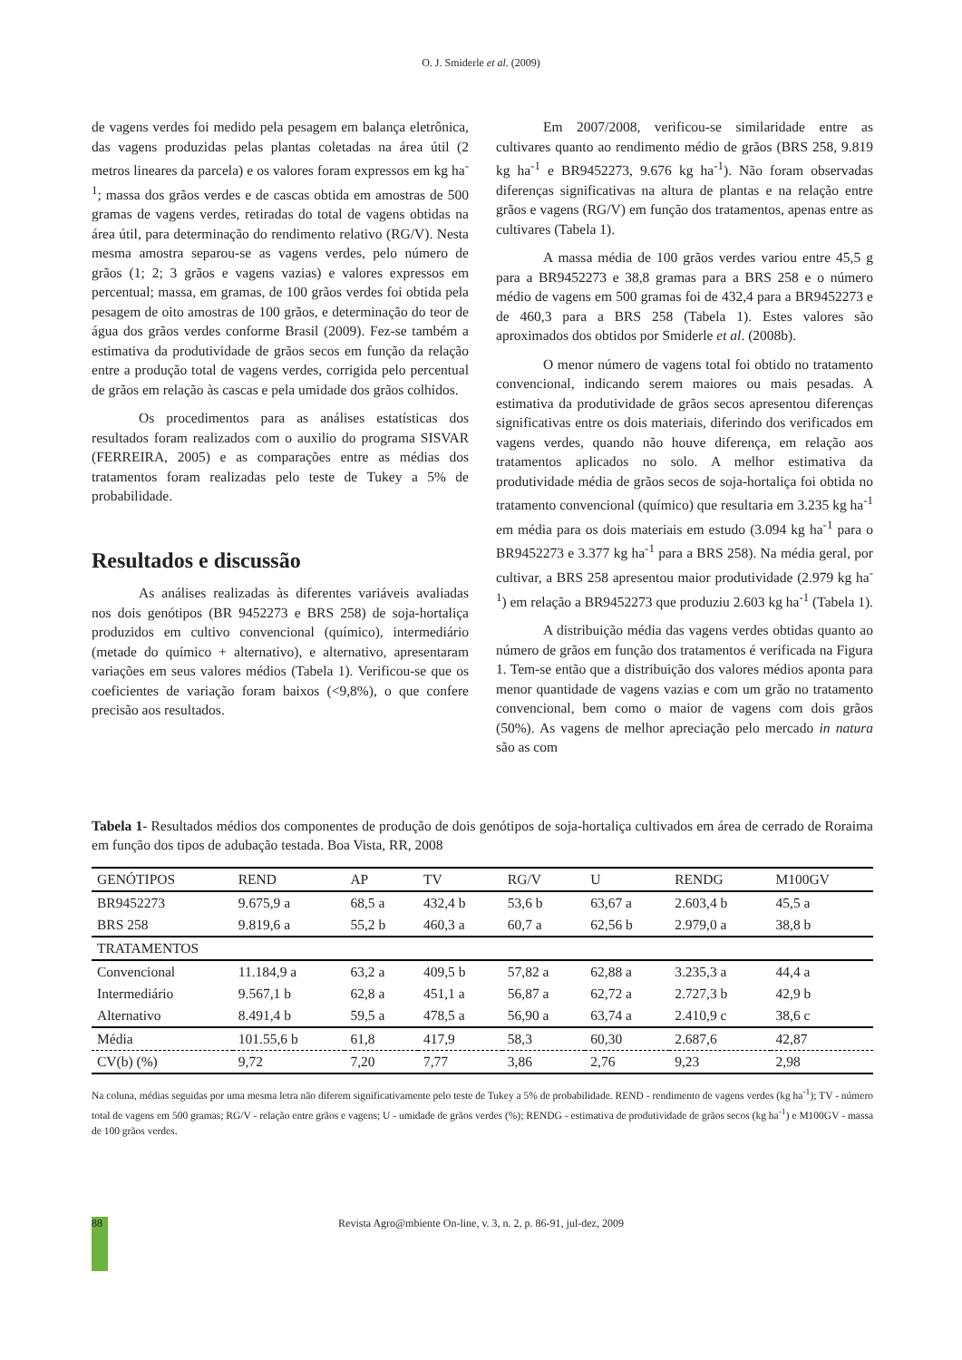O. J. Smiderle et al. (2009)
de vagens verdes foi medido pela pesagem em balança eletrônica, das vagens produzidas pelas plantas coletadas na área útil (2 metros lineares da parcela) e os valores foram expressos em kg ha<sup>-1</sup>; massa dos grãos verdes e de cascas obtida em amostras de 500 gramas de vagens verdes, retiradas do total de vagens obtidas na área útil, para determinação do rendimento relativo (RG/V). Nesta mesma amostra separou-se as vagens verdes, pelo número de grãos (1; 2; 3 grãos e vagens vazias) e valores expressos em percentual; massa, em gramas, de 100 grãos verdes foi obtida pela pesagem de oito amostras de 100 grãos, e determinação do teor de água dos grãos verdes conforme Brasil (2009). Fez-se também a estimativa da produtividade de grãos secos em função da relação entre a produção total de vagens verdes, corrigida pelo percentual de grãos em relação às cascas e pela umidade dos grãos colhidos.
Os procedimentos para as análises estatísticas dos resultados foram realizados com o auxilio do programa SISVAR (FERREIRA, 2005) e as comparações entre as médias dos tratamentos foram realizadas pelo teste de Tukey a 5% de probabilidade.
Resultados e discussão
As análises realizadas às diferentes variáveis avaliadas nos dois genótipos (BR 9452273 e BRS 258) de soja-hortaliça produzidos em cultivo convencional (químico), intermediário (metade do químico + alternativo), e alternativo, apresentaram variações em seus valores médios (Tabela 1). Verificou-se que os coeficientes de variação foram baixos (<9,8%), o que confere precisão aos resultados.
Em 2007/2008, verificou-se similaridade entre as cultivares quanto ao rendimento médio de grãos (BRS 258, 9.819 kg ha<sup>-1</sup> e BR9452273, 9.676 kg ha<sup>-1</sup>). Não foram observadas diferenças significativas na altura de plantas e na relação entre grãos e vagens (RG/V) em função dos tratamentos, apenas entre as cultivares (Tabela 1).
A massa média de 100 grãos verdes variou entre 45,5 g para a BR9452273 e 38,8 gramas para a BRS 258 e o número médio de vagens em 500 gramas foi de 432,4 para a BR9452273 e de 460,3 para a BRS 258 (Tabela 1). Estes valores são aproximados dos obtidos por Smiderle et al. (2008b).
O menor número de vagens total foi obtido no tratamento convencional, indicando serem maiores ou mais pesadas. A estimativa da produtividade de grãos secos apresentou diferenças significativas entre os dois materiais, diferindo dos verificados em vagens verdes, quando não houve diferença, em relação aos tratamentos aplicados no solo. A melhor estimativa da produtividade média de grãos secos de soja-hortaliça foi obtida no tratamento convencional (químico) que resultaria em 3.235 kg ha<sup>-1</sup> em média para os dois materiais em estudo (3.094 kg ha<sup>-1</sup> para o BR9452273 e 3.377 kg ha<sup>-1</sup> para a BRS 258). Na média geral, por cultivar, a BRS 258 apresentou maior produtividade (2.979 kg ha<sup>-1</sup>) em relação a BR9452273 que produziu 2.603 kg ha<sup>-1</sup> (Tabela 1).
A distribuição média das vagens verdes obtidas quanto ao número de grãos em função dos tratamentos é verificada na Figura 1. Tem-se então que a distribuição dos valores médios aponta para menor quantidade de vagens vazias e com um grão no tratamento convencional, bem como o maior de vagens com dois grãos (50%). As vagens de melhor apreciação pelo mercado in natura são as com
Tabela 1- Resultados médios dos componentes de produção de dois genótipos de soja-hortaliça cultivados em área de cerrado de Roraima em função dos tipos de adubação testada. Boa Vista, RR, 2008
| GENÓTIPOS | REND | AP | TV | RG/V | U | RENDG | M100GV |
| --- | --- | --- | --- | --- | --- | --- | --- |
| BR9452273 | 9.675,9 a | 68,5 a | 432,4 b | 53,6 b | 63,67 a | 2.603,4 b | 45,5 a |
| BRS 258 | 9.819,6 a | 55,2 b | 460,3 a | 60,7 a | 62,56 b | 2.979,0 a | 38,8 b |
| TRATAMENTOS | | | | | | | |
| Convencional | 11.184,9 a | 63,2 a | 409,5 b | 57,82 a | 62,88 a | 3.235,3 a | 44,4 a |
| Intermediário | 9.567,1 b | 62,8 a | 451,1 a | 56,87 a | 62,72 a | 2.727,3 b | 42,9 b |
| Alternativo | 8.491,4 b | 59,5 a | 478,5 a | 56,90 a | 63,74 a | 2.410,9 c | 38,6 c |
| Média | 101.55,6 b | 61,8 | 417,9 | 58,3 | 60,30 | 2.687,6 | 42,87 |
| CV(b) (%) | 9,72 | 7,20 | 7,77 | 3,86 | 2,76 | 9,23 | 2,98 |
Na coluna, médias seguidas por uma mesma letra não diferem significativamente pelo teste de Tukey a 5% de probabilidade. REND - rendimento de vagens verdes (kg ha<sup>-1</sup>); TV - número total de vagens em 500 gramas; RG/V - relação entre grãos e vagens; U - umidade de grãos verdes (%); RENDG - estimativa de produtividade de grãos secos (kg ha<sup>-1</sup>) e M100GV - massa de 100 grãos verdes.
88
Revista Agro@mbiente On-line, v. 3, n. 2, p. 86-91, jul-dez, 2009